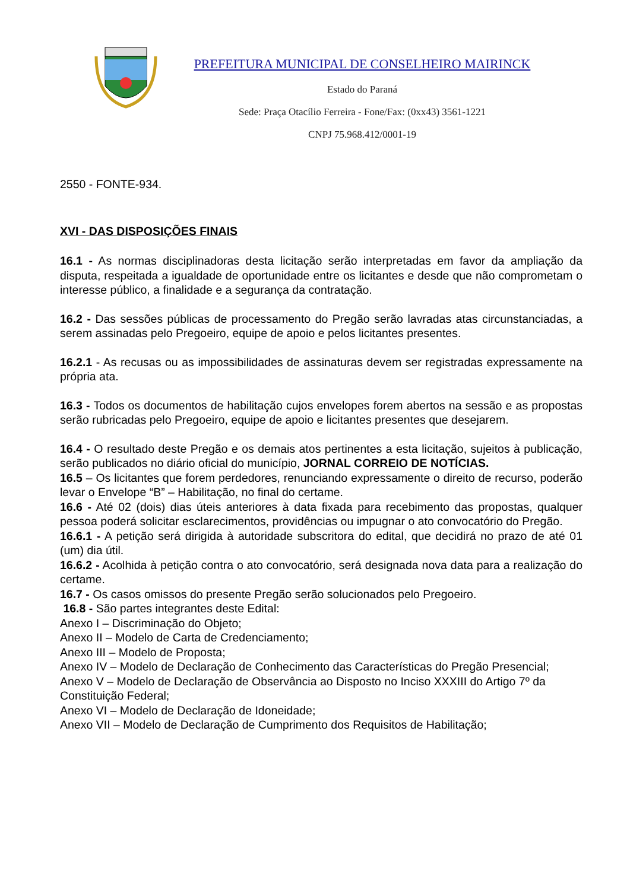PREFEITURA MUNICIPAL DE CONSELHEIRO MAIRINCK
Estado do Paraná
Sede: Praça Otacílio Ferreira - Fone/Fax: (0xx43) 3561-1221
CNPJ 75.968.412/0001-19
2550 - FONTE-934.
XVI - DAS DISPOSIÇÕES FINAIS
16.1 - As normas disciplinadoras desta licitação serão interpretadas em favor da ampliação da disputa, respeitada a igualdade de oportunidade entre os licitantes e desde que não comprometam o interesse público, a finalidade e a segurança da contratação.
16.2 - Das sessões públicas de processamento do Pregão serão lavradas atas circunstanciadas, a serem assinadas pelo Pregoeiro, equipe de apoio e pelos licitantes presentes.
16.2.1 - As recusas ou as impossibilidades de assinaturas devem ser registradas expressamente na própria ata.
16.3 - Todos os documentos de habilitação cujos envelopes forem abertos na sessão e as propostas serão rubricadas pelo Pregoeiro, equipe de apoio e licitantes presentes que desejarem.
16.4 - O resultado deste Pregão e os demais atos pertinentes a esta licitação, sujeitos à publicação, serão publicados no diário oficial do município, JORNAL CORREIO DE NOTÍCIAS.
16.5 – Os licitantes que forem perdedores, renunciando expressamente o direito de recurso, poderão levar o Envelope “B” – Habilitação, no final do certame.
16.6 - Até 02 (dois) dias úteis anteriores à data fixada para recebimento das propostas, qualquer pessoa poderá solicitar esclarecimentos, providências ou impugnar o ato convocatório do Pregão.
16.6.1 - A petição será dirigida à autoridade subscritora do edital, que decidirá no prazo de até 01 (um) dia útil.
16.6.2 - Acolhida à petição contra o ato convocatório, será designada nova data para a realização do certame.
16.7 - Os casos omissos do presente Pregão serão solucionados pelo Pregoeiro.
16.8 - São partes integrantes deste Edital:
Anexo I – Discriminação do Objeto;
Anexo II – Modelo de Carta de Credenciamento;
Anexo III – Modelo de Proposta;
Anexo IV – Modelo de Declaração de Conhecimento das Características do Pregão Presencial;
Anexo V – Modelo de Declaração de Observância ao Disposto no Inciso XXXIII do Artigo 7º da Constituição Federal;
Anexo VI – Modelo de Declaração de Idoneidade;
Anexo VII – Modelo de Declaração de Cumprimento dos Requisitos de Habilitação;